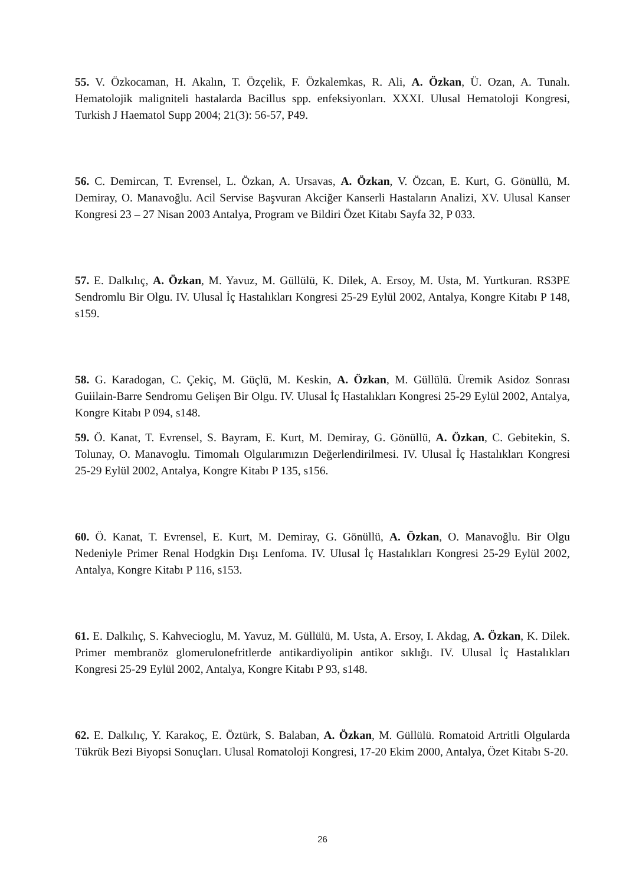55. V. Özkocaman, H. Akalın, T. Özçelik, F. Özkalemkas, R. Ali, A. Özkan, Ü. Ozan, A. Tunalı. Hematolojik maligniteli hastalarda Bacillus spp. enfeksiyonları. XXXI. Ulusal Hematoloji Kongresi, Turkish J Haematol Supp 2004; 21(3): 56-57, P49.
56. C. Demircan, T. Evrensel, L. Özkan, A. Ursavas, A. Özkan, V. Özcan, E. Kurt, G. Gönüllü, M. Demiray, O. Manavoğlu. Acil Servise Başvuran Akciğer Kanserli Hastaların Analizi, XV. Ulusal Kanser Kongresi 23 – 27 Nisan 2003 Antalya, Program ve Bildiri Özet Kitabı Sayfa 32, P 033.
57. E. Dalkılıç, A. Özkan, M. Yavuz, M. Güllülü, K. Dilek, A. Ersoy, M. Usta, M. Yurtkuran. RS3PE Sendromlu Bir Olgu. IV. Ulusal İç Hastalıkları Kongresi 25-29 Eylül 2002, Antalya, Kongre Kitabı P 148, s159.
58. G. Karadogan, C. Çekiç, M. Güçlü, M. Keskin, A. Özkan, M. Güllülü. Üremik Asidoz Sonrası Guiilain-Barre Sendromu Gelişen Bir Olgu. IV. Ulusal İç Hastalıkları Kongresi 25-29 Eylül 2002, Antalya, Kongre Kitabı P 094, s148.
59. Ö. Kanat, T. Evrensel, S. Bayram, E. Kurt, M. Demiray, G. Gönüllü, A. Özkan, C. Gebitekin, S. Tolunay, O. Manavoglu. Timomalı Olgularımızın Değerlendirilmesi. IV. Ulusal İç Hastalıkları Kongresi 25-29 Eylül 2002, Antalya, Kongre Kitabı P 135, s156.
60. Ö. Kanat, T. Evrensel, E. Kurt, M. Demiray, G. Gönüllü, A. Özkan, O. Manavoğlu. Bir Olgu Nedeniyle Primer Renal Hodgkin Dışı Lenfoma. IV. Ulusal İç Hastalıkları Kongresi 25-29 Eylül 2002, Antalya, Kongre Kitabı P 116, s153.
61. E. Dalkılıç, S. Kahvecioglu, M. Yavuz, M. Güllülü, M. Usta, A. Ersoy, I. Akdag, A. Özkan, K. Dilek. Primer membranöz glomerulonefritlerde antikardiyolipin antikor sıklığı. IV. Ulusal İç Hastalıkları Kongresi 25-29 Eylül 2002, Antalya, Kongre Kitabı P 93, s148.
62. E. Dalkılıç, Y. Karakoç, E. Öztürk, S. Balaban, A. Özkan, M. Güllülü. Romatoid Artritli Olgularda Tükrük Bezi Biyopsi Sonuçları. Ulusal Romatoloji Kongresi, 17-20 Ekim 2000, Antalya, Özet Kitabı S-20.
26